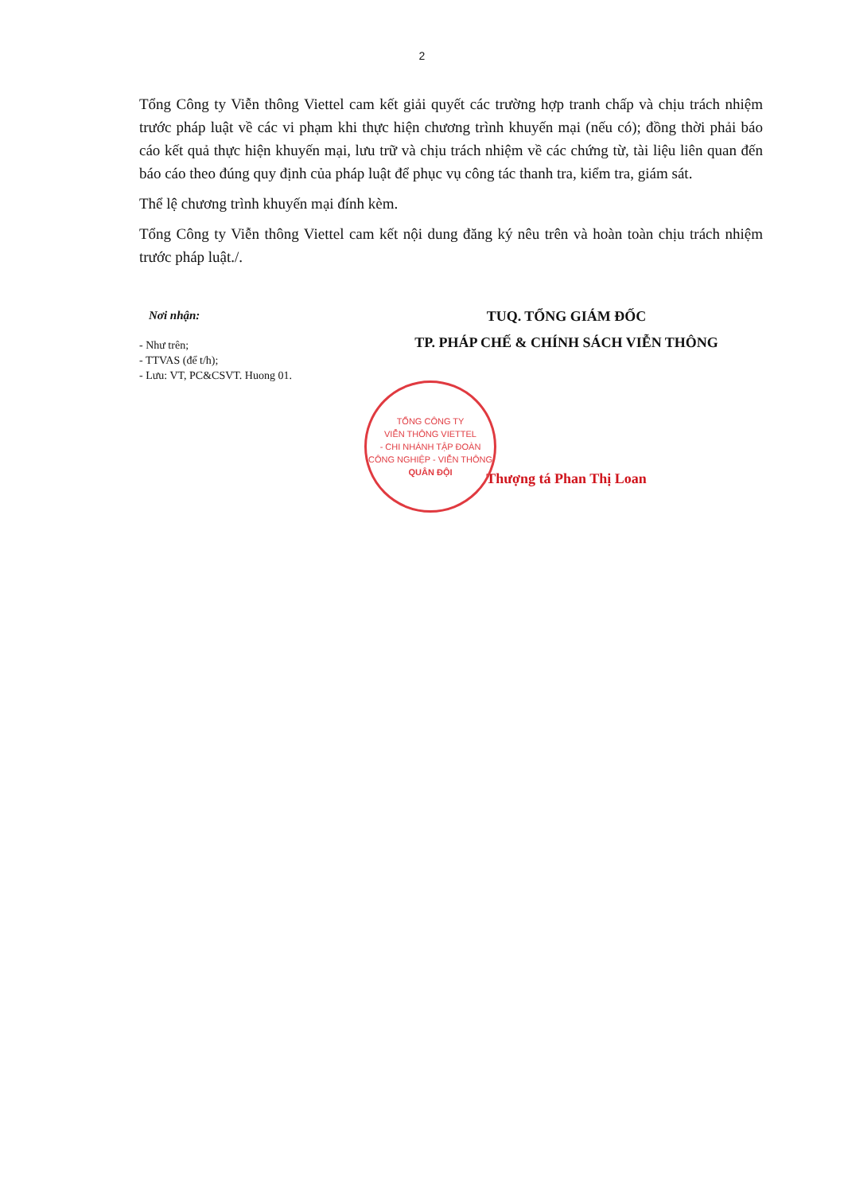2
Tổng Công ty Viễn thông Viettel cam kết giải quyết các trường hợp tranh chấp và chịu trách nhiệm trước pháp luật về các vi phạm khi thực hiện chương trình khuyến mại (nếu có); đồng thời phải báo cáo kết quả thực hiện khuyến mại, lưu trữ và chịu trách nhiệm về các chứng từ, tài liệu liên quan đến báo cáo theo đúng quy định của pháp luật để phục vụ công tác thanh tra, kiểm tra, giám sát.
Thể lệ chương trình khuyến mại đính kèm.
Tổng Công ty Viễn thông Viettel cam kết nội dung đăng ký nêu trên và hoàn toàn chịu trách nhiệm trước pháp luật./.
Nơi nhận:
- Như trên;
- TTVAS (để t/h);
- Lưu: VT, PC&CSVT. Huong 01.
TUQ. TỔNG GIÁM ĐỐC
TP. PHÁP CHẾ & CHÍNH SÁCH VIỄN THÔNG
Thượng tá Phan Thị Loan
TỔNG CÔNG TY
VIỄN THÔNG VIETTEL
- CHI NHÁNH TẬP ĐOÀN
CÔNG NGHIỆP - VIỄN THÔNG
QUÂN ĐỘI